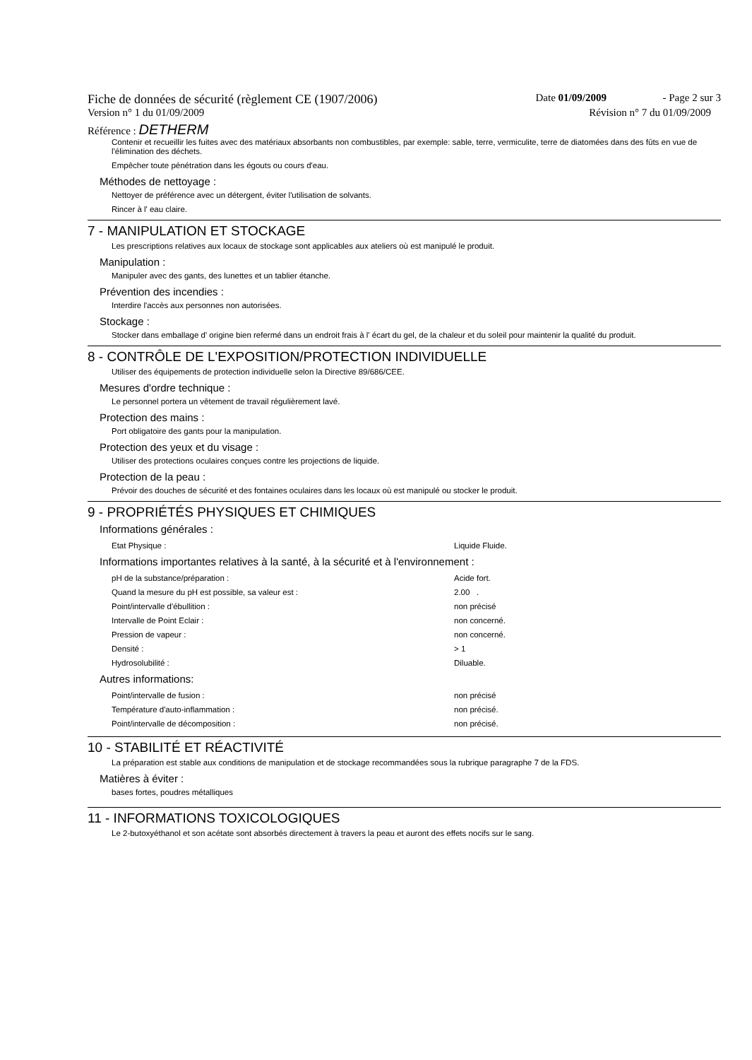Fiche de données de sécurité (règlement CE (1907/2006) Date 01/09/2009 - Page 2 sur 3
Version n° 1 du 01/09/2009 Révision n° 7 du 01/09/2009
Référence : DETHERM
Contenir et recueillir les fuites avec des matériaux absorbants non combustibles, par exemple: sable, terre, vermiculite, terre de diatomées dans des fûts en vue de l'élimination des déchets.
Empêcher toute pénétration dans les égouts ou cours d'eau.
Méthodes de nettoyage :
Nettoyer de préférence avec un détergent, éviter l'utilisation de solvants.
Rincer à l' eau claire.
7 - MANIPULATION ET STOCKAGE
Les prescriptions relatives aux locaux de stockage sont applicables aux ateliers où est manipulé le produit.
Manipulation :
Manipuler avec des gants, des lunettes et un tablier étanche.
Prévention des incendies :
Interdire l'accès aux personnes non autorisées.
Stockage :
Stocker dans emballage d' origine bien refermé dans un endroit frais à l' écart du gel, de la chaleur et du soleil pour maintenir la qualité du produit.
8 - CONTRÔLE DE L'EXPOSITION/PROTECTION INDIVIDUELLE
Utiliser des équipements de protection individuelle selon la Directive 89/686/CEE.
Mesures d'ordre technique :
Le personnel portera un vêtement de travail régulièrement lavé.
Protection des mains :
Port obligatoire des gants pour la manipulation.
Protection des yeux et du visage :
Utiliser des protections oculaires conçues contre les projections de liquide.
Protection de la peau :
Prévoir des douches de sécurité et des fontaines oculaires dans les locaux où est manipulé ou stocker le produit.
9 - PROPRIÉTÉS PHYSIQUES ET CHIMIQUES
Informations générales :
| Etat Physique : | Liquide Fluide. |
Informations importantes relatives à la santé, à la sécurité et à l'environnement :
| pH de la substance/préparation : | Acide fort. |
| Quand la mesure du pH est possible, sa valeur est : | 2.00 . |
| Point/intervalle d'ébullition : | non précisé |
| Intervalle de Point Eclair : | non concerné. |
| Pression de vapeur : | non concerné. |
| Densité : | > 1 |
| Hydrosolubilité : | Diluable. |
Autres informations:
| Point/intervalle de fusion : | non précisé |
| Température d'auto-inflammation : | non précisé. |
| Point/intervalle de décomposition : | non précisé. |
10 - STABILITÉ ET RÉACTIVITÉ
La préparation est stable aux conditions de manipulation et de stockage recommandées sous la rubrique paragraphe 7 de la FDS.
Matières à éviter :
bases fortes, poudres métalliques
11 - INFORMATIONS TOXICOLOGIQUES
Le 2-butoxyéthanol et son acétate sont absorbés directement à travers la peau et auront des effets nocifs sur le sang.